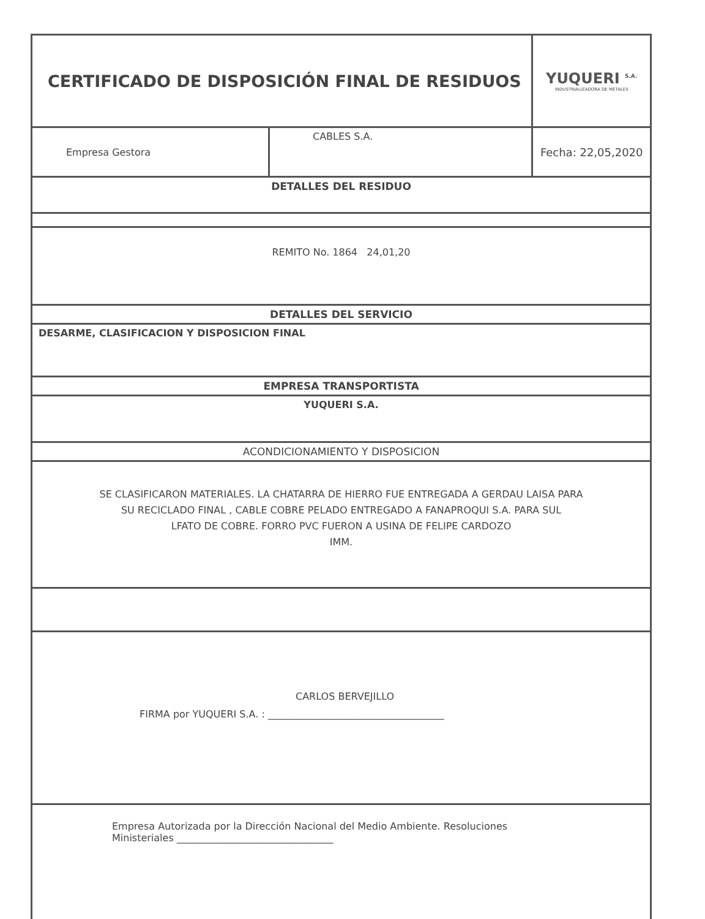| CERTIFICADO DE DISPOSICIÓN FINAL DE RESIDUOS | | YUQUERI <sup>S.A.</sup> INDUSTRIALIZADORA DE METALES |
| Empresa Gestora | CABLES S.A. | Fecha: 22,05,2020 |
| DETALLES DEL RESIDUO | | |
| REMITO No. 1864 24,01,20 | | |
| DETALLES DEL SERVICIO | | |
| DESARME, CLASIFICACION Y DISPOSICION FINAL | | |
| EMPRESA TRANSPORTISTA | | |
| YUQUERI S.A. | | |
| ACONDICIONAMIENTO Y DISPOSICION | | |
| SE CLASIFICARON MATERIALES. LA CHATARRA DE HIERRO FUE ENTREGADA A GERDAU LAISA PARA SU RECICLADO FINAL , CABLE COBRE PELADO ENTREGADO A FANAPROQUI S.A. PARA SUL LFATO DE COBRE. FORRO PVC FUERON A USINA DE FELIPE CARDOZO IMM. | | |
| CARLOS BERVEJILLO FIRMA por YUQUERI S.A. : ____________________________________ | | |
| Empresa Autorizada por la Dirección Nacional del Medio Ambiente. Resoluciones Ministeriales ________________________________ | | |